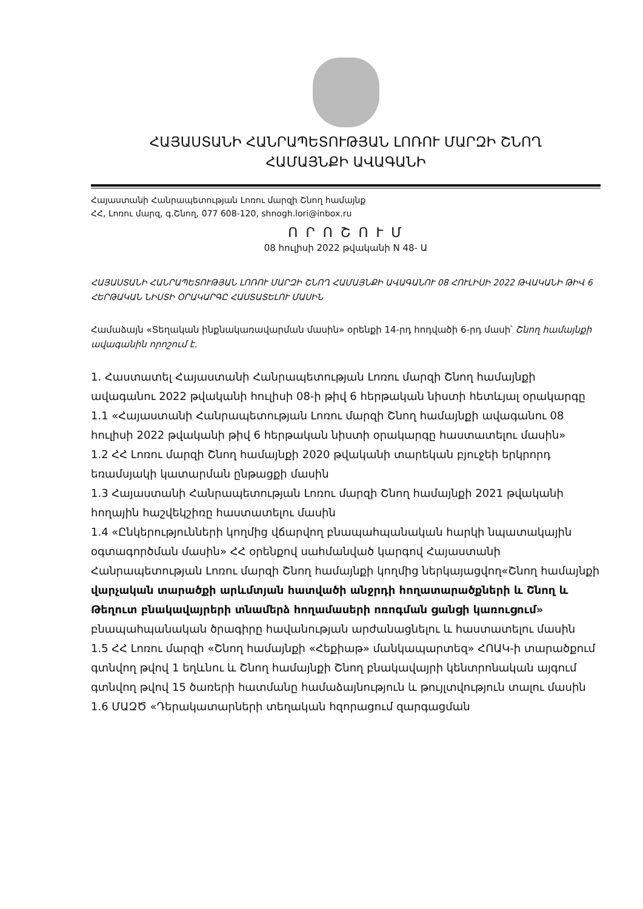ՀԱՅԱՍՏԱՆԻ ՀԱՆՐԱՊԵՏՈՒԹՅԱՆ ԼՈՌՈՒ ՄԱՐԶԻ ՇՆՈՂ
ՀԱՄԱՅՆՔԻ ԱՎԱԳԱՆԻ
Հայաստանի Հանրապետության Լոռու մարզի Շնող համայնք
ՀՀ, Լոռու մարզ, գ.Շնող, 077 608-120, shnogh.lori@inbox.ru
Ո Ր Ո Շ Ո Ւ Մ
08 հուլիսի 2022 թվականի N 48- Ա
ՀԱՅԱՍՏԱՆԻ ՀԱՆՐԱՊԵՏՈՒԹՅԱՆ ԼՈՌՈՒ ՄԱՐԶԻ ՇՆՈՂ ՀԱՄԱՅՆՔԻ ԱՎԱԳԱՆՈՒ 08 ՀՈՒԼԻՍԻ 2022 ԹՎԱԿԱՆԻ ԹԻՎ 6 ՀԵՐԹԱԿԱՆ ՆԻՍՏԻ ՕՐԱԿԱՐԳԸ ՀԱՍՏԱՏԵԼՈՒ ՄԱՍԻՆ
Համաձայն «Տեղական ինքնակառավարման մասին» օրենքի 14-րդ հոդվածի 6-րդ մասի՝ Շնող համայնքի ավագանին որոշում է.
1. Հաստատել Հայաստանի Հանրապետության Լոռու մարզի Շնող համայնքի ավագանու 2022 թվականի հուլիսի 08-ի թիվ 6 հերթական նիստի հետևյալ օրակարգը
1.1 «Հայաստանի Հանրապետության Լոռու մարզի Շնող համայնքի ավագանու 08 հուլիսի 2022 թվականի թիվ 6 հերթական նիստի օրակարգը հաստատելու մասին»
1.2 ՀՀ Լոռու մարզի Շնող համայնքի 2020 թվականի տարեկան բյուջեի երկրորդ եռամսյակի կատարման ընթացքի մասին
1.3 Հայաստանի Հանրապետության Լոռու մարզի Շնող համայնքի 2021 թվականի հողային հաշվեկշիռը հաստատելու մասին
1.4 «Ընկերությունների կողմից վճարվող բնապահպանական հարկի նպատակային օգտագործման մասին» ՀՀ օրենքով սահմանված կարգով Հայաստանի Հանրապետության Լոռու մարզի Շնող համայնքի կողմից ներկայացվող«Շնող համայնքի վարչական տարածքի արևմտյան հատվածի անջրդի հողատարածքների և Շնող և Թեղուտ բնակավայրերի տնամերձ հողամասերի ոռոգման ցանցի կառուցում» բնապահպանական ծրագիրը հավանության արժանացնելու և հաստատելու մասին
1.5 ՀՀ Լոռու մարզի «Շնող համայնքի «Հեքիաթ» մանկապարտեզ» ՀՈԱԿ-ի տարածքում գտնվող թվով 1 եղևնու և Շնող համայնքի Շնող բնակավայրի կենտրոնական այգում գտնվող թվով 15 ծառերի հատմանը համաձայնություն և թույլտվություն տալու մասին
1.6 ՄԱԶԾ «Դերակատարների տեղական հզորացում զարգացման